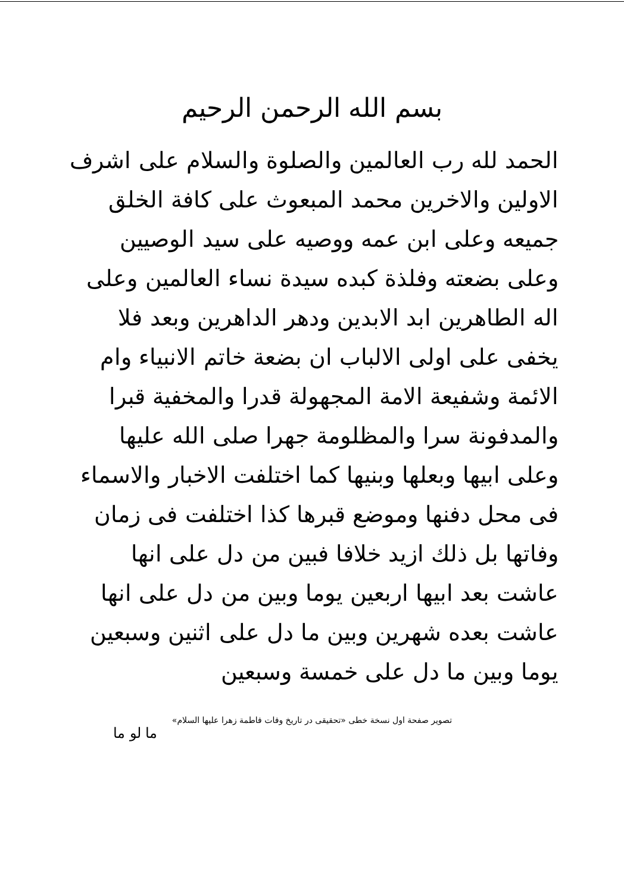بسم الله الرحمن الرحيم
الحمد لله رب العالمين والصلوة والسلام على اشرف الاولين والاخرين محمد المبعوث على كافة الخلق جميعه وعلى ابن عمه ووصيه على سيد الوصيين وعلى بضعته وفلذة كبده سيدة نساء العالمين وعلى اله الطاهرين ابد الابدين ودهر الداهرين وبعد فلا يخفى على اولى الالباب ان بضعة خاتم الانبياء وام الائمة وشفيعة الامة المجهولة قدرا والمخفية قبرا والمدفونة سرا والمظلومة جهرا صلى الله عليها وعلى ابيها وبعلها وبنيها كما اختلفت الاخبار والاسماء فى محل دفنها وموضع قبرها كذا اختلفت فى زمان وفاتها بل ذلك ازيد خلافا فبين من دل على انها عاشت بعد ابيها اربعين يوما وبين من دل على انها عاشت بعده شهرين وبين ما دل على اثنين وسبعين يوما وبين ما دل على خمسة وسبعين
تصوير صفحة اول نسخة خطى «تحقيقى در تاريخ وفات فاطمة زهرا عليها السلام»
ما لو ما